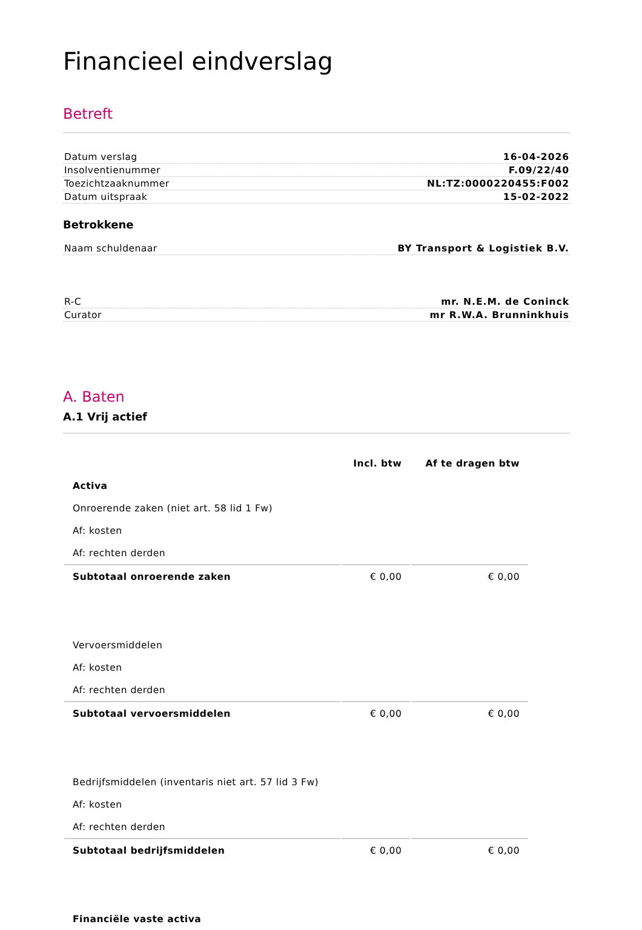Financieel eindverslag
Betreft
Datum verslag 16-04-2026
Insolventienummer F.09/22/40
Toezichtzaaknummer NL:TZ:0000220455:F002
Datum uitspraak 15-02-2022
Betrokkene
Naam schuldenaar BY Transport & Logistiek B.V.
R-C mr. N.E.M. de Coninck
Curator mr R.W.A. Brunninkhuis
A. Baten
A.1 Vrij actief
| | Incl. btw | Af te dragen btw |
| --- | --- | --- |
| Activa | | |
| Onroerende zaken (niet art. 58 lid 1 Fw) | | |
| Af: kosten | | |
| Af: rechten derden | | |
| Subtotaal onroerende zaken | € 0,00 | € 0,00 |
| Vervoersmiddelen | | |
| Af: kosten | | |
| Af: rechten derden | | |
| Subtotaal vervoersmiddelen | € 0,00 | € 0,00 |
| Bedrijfsmiddelen (inventaris niet art. 57 lid 3 Fw) | | |
| Af: kosten | | |
| Af: rechten derden | | |
| Subtotaal bedrijfsmiddelen | € 0,00 | € 0,00 |
| Financiële vaste activa | | |